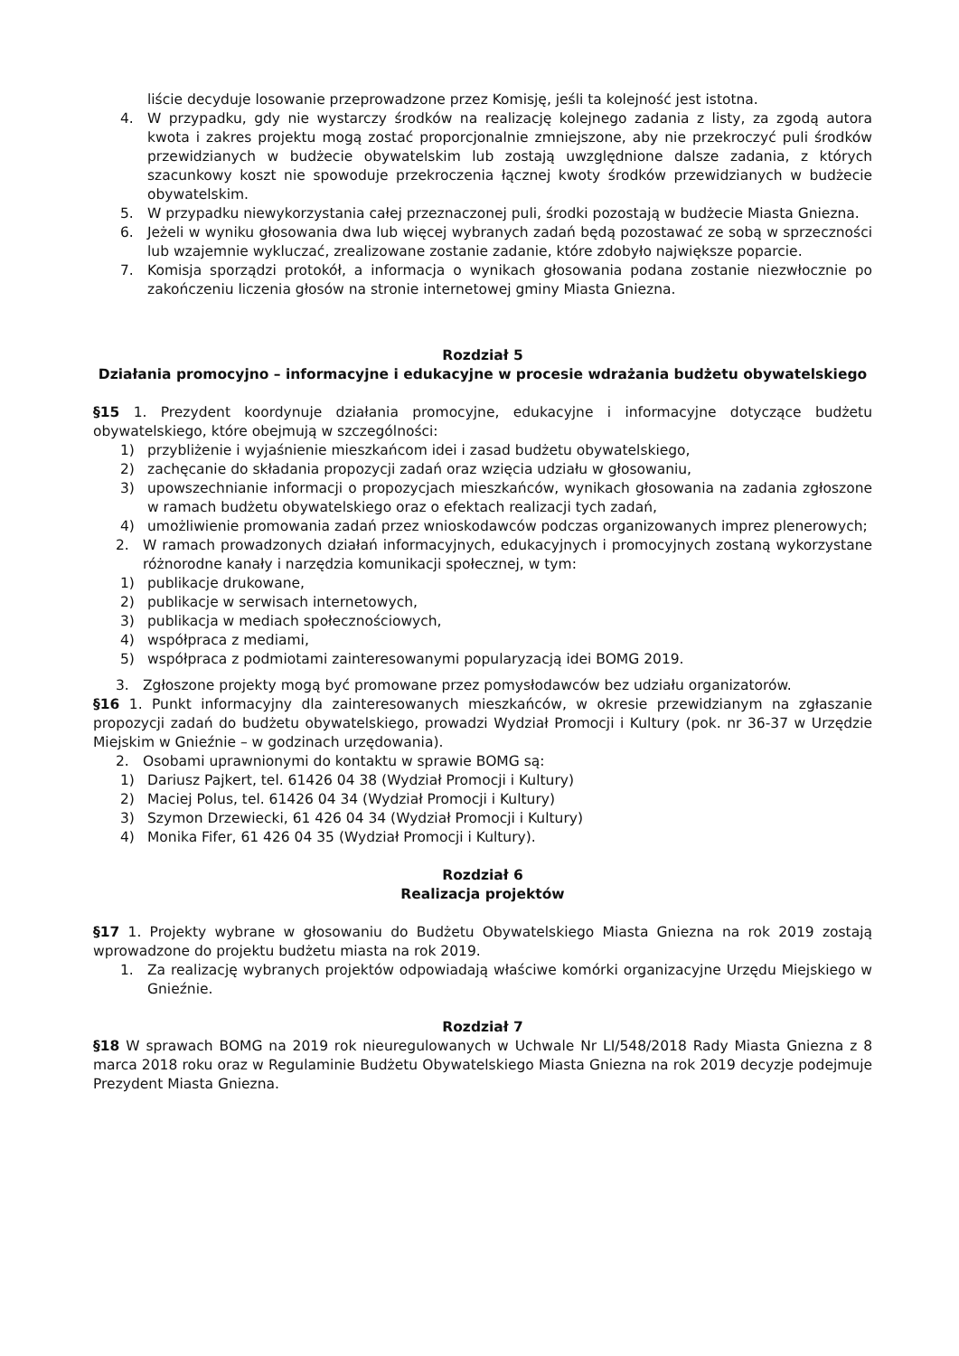liście decyduje losowanie przeprowadzone przez Komisję, jeśli ta kolejność jest istotna.
4. W przypadku, gdy nie wystarczy środków na realizację kolejnego zadania z listy, za zgodą autora kwota i zakres projektu mogą zostać proporcjonalnie zmniejszone, aby nie przekroczyć puli środków przewidzianych w budżecie obywatelskim lub zostają uwzględnione dalsze zadania, z których szacunkowy koszt nie spowoduje przekroczenia łącznej kwoty środków przewidzianych w budżecie obywatelskim.
5. W przypadku niewykorzystania całej przeznaczonej puli, środki pozostają w budżecie Miasta Gniezna.
6. Jeżeli w wyniku głosowania dwa lub więcej wybranych zadań będą pozostawać ze sobą w sprzeczności lub wzajemnie wykluczać, zrealizowane zostanie zadanie, które zdobyło największe poparcie.
7. Komisja sporządzi protokół, a informacja o wynikach głosowania podana zostanie niezwłocznie po zakończeniu liczenia głosów na stronie internetowej gminy Miasta Gniezna.
Rozdział 5
Działania promocyjno – informacyjne i edukacyjne w procesie wdrażania budżetu obywatelskiego
§15 1. Prezydent koordynuje działania promocyjne, edukacyjne i informacyjne dotyczące budżetu obywatelskiego, które obejmują w szczególności:
1) przybliżenie i wyjaśnienie mieszkańcom idei i zasad budżetu obywatelskiego,
2) zachęcanie do składania propozycji zadań oraz wzięcia udziału w głosowaniu,
3) upowszechnianie informacji o propozycjach mieszkańców, wynikach głosowania na zadania zgłoszone w ramach budżetu obywatelskiego oraz o efektach realizacji tych zadań,
4) umożliwienie promowania zadań przez wnioskodawców podczas organizowanych imprez plenerowych;
2. W ramach prowadzonych działań informacyjnych, edukacyjnych i promocyjnych zostaną wykorzystane różnorodne kanały i narzędzia komunikacji społecznej, w tym:
1) publikacje drukowane,
2) publikacje w serwisach internetowych,
3) publikacja w mediach społecznościowych,
4) współpraca z mediami,
5) współpraca z podmiotami zainteresowanymi popularyzacją idei BOMG 2019.
3. Zgłoszone projekty mogą być promowane przez pomysłodawców bez udziału organizatorów.
§16 1. Punkt informacyjny dla zainteresowanych mieszkańców, w okresie przewidzianym na zgłaszanie propozycji zadań do budżetu obywatelskiego, prowadzi Wydział Promocji i Kultury (pok. nr 36-37 w Urzędzie Miejskim w Gnieźnie – w godzinach urzędowania).
2. Osobami uprawnionymi do kontaktu w sprawie BOMG są:
1) Dariusz Pajkert, tel. 61426 04 38 (Wydział Promocji i Kultury)
2) Maciej Polus, tel. 61426 04 34 (Wydział Promocji i Kultury)
3) Szymon Drzewiecki, 61 426 04 34 (Wydział Promocji i Kultury)
4) Monika Fifer, 61 426 04 35 (Wydział Promocji i Kultury).
Rozdział 6
Realizacja projektów
§17 1. Projekty wybrane w głosowaniu do Budżetu Obywatelskiego Miasta Gniezna na rok 2019 zostają wprowadzone do projektu budżetu miasta na rok 2019.
1. Za realizację wybranych projektów odpowiadają właściwe komórki organizacyjne Urzędu Miejskiego w Gnieźnie.
Rozdział 7
§18 W sprawach BOMG na 2019 rok nieuregulowanych w Uchwale Nr LI/548/2018 Rady Miasta Gniezna z 8 marca 2018 roku oraz w Regulaminie Budżetu Obywatelskiego Miasta Gniezna na rok 2019 decyzje podejmuje Prezydent Miasta Gniezna.